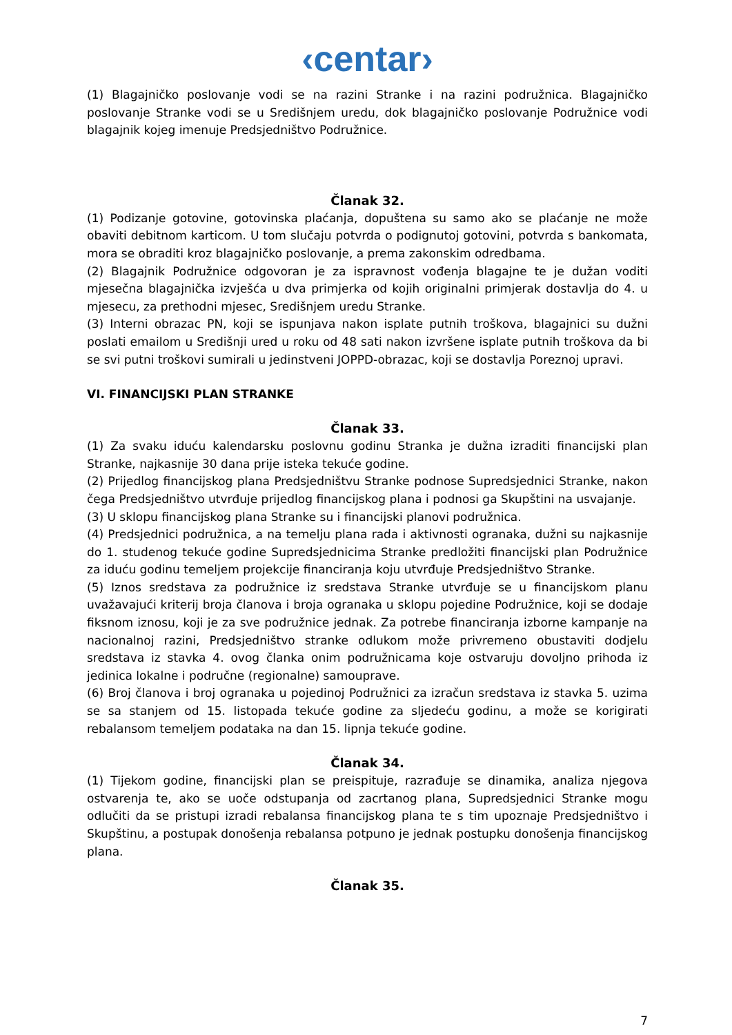‹centar›
(1) Blagajničko poslovanje vodi se na razini Stranke i na razini podružnica. Blagajničko poslovanje Stranke vodi se u Središnjem uredu, dok blagajničko poslovanje Podružnice vodi blagajnik kojeg imenuje Predsjedništvo Podružnice.
Članak 32.
(1) Podizanje gotovine, gotovinska plaćanja, dopuštena su samo ako se plaćanje ne može obaviti debitnom karticom. U tom slučaju potvrda o podignutoj gotovini, potvrda s bankomata, mora se obraditi kroz blagajničko poslovanje, a prema zakonskim odredbama.
(2) Blagajnik Podružnice odgovoran je za ispravnost vođenja blagajne te je dužan voditi mjesečna blagajnička izvješća u dva primjerka od kojih originalni primjerak dostavlja do 4. u mjesecu, za prethodni mjesec, Središnjem uredu Stranke.
(3) Interni obrazac PN, koji se ispunjava nakon isplate putnih troškova, blagajnici su dužni poslati emailom u Središnji ured u roku od 48 sati nakon izvršene isplate putnih troškova da bi se svi putni troškovi sumirali u jedinstveni JOPPD-obrazac, koji se dostavlja Poreznoj upravi.
VI. FINANCIJSKI PLAN STRANKE
Članak 33.
(1) Za svaku iduću kalendarsku poslovnu godinu Stranka je dužna izraditi financijski plan Stranke, najkasnije 30 dana prije isteka tekuće godine.
(2) Prijedlog financijskog plana Predsjedništvu Stranke podnose Supredsjednici Stranke, nakon čega Predsjedništvo utvrđuje prijedlog financijskog plana i podnosi ga Skupštini na usvajanje.
(3) U sklopu financijskog plana Stranke su i financijski planovi podružnica.
(4) Predsjednici podružnica, a na temelju plana rada i aktivnosti ogranaka, dužni su najkasnije do 1. studenog tekuće godine Supredsjednicima Stranke predložiti financijski plan Podružnice za iduću godinu temeljem projekcije financiranja koju utvrđuje Predsjedništvo Stranke.
(5) Iznos sredstava za podružnice iz sredstava Stranke utvrđuje se u financijskom planu uvažavajući kriterij broja članova i broja ogranaka u sklopu pojedine Podružnice, koji se dodaje fiksnom iznosu, koji je za sve podružnice jednak. Za potrebe financiranja izborne kampanje na nacionalnoj razini, Predsjedništvo stranke odlukom može privremeno obustaviti dodjelu sredstava iz stavka 4. ovog članka onim podružnicama koje ostvaruju dovoljno prihoda iz jedinica lokalne i područne (regionalne) samouprave.
(6) Broj članova i broj ogranaka u pojedinoj Podružnici za izračun sredstava iz stavka 5. uzima se sa stanjem od 15. listopada tekuće godine za sljedeću godinu, a može se korigirati rebalansom temeljem podataka na dan 15. lipnja tekuće godine.
Članak 34.
(1) Tijekom godine, financijski plan se preispituje, razrađuje se dinamika, analiza njegova ostvarenja te, ako se uoče odstupanja od zacrtanog plana, Supredsjednici Stranke mogu odlučiti da se pristupi izradi rebalansa financijskog plana te s tim upoznaje Predsjedništvo i Skupštinu, a postupak donošenja rebalansa potpuno je jednak postupku donošenja financijskog plana.
Članak 35.
7